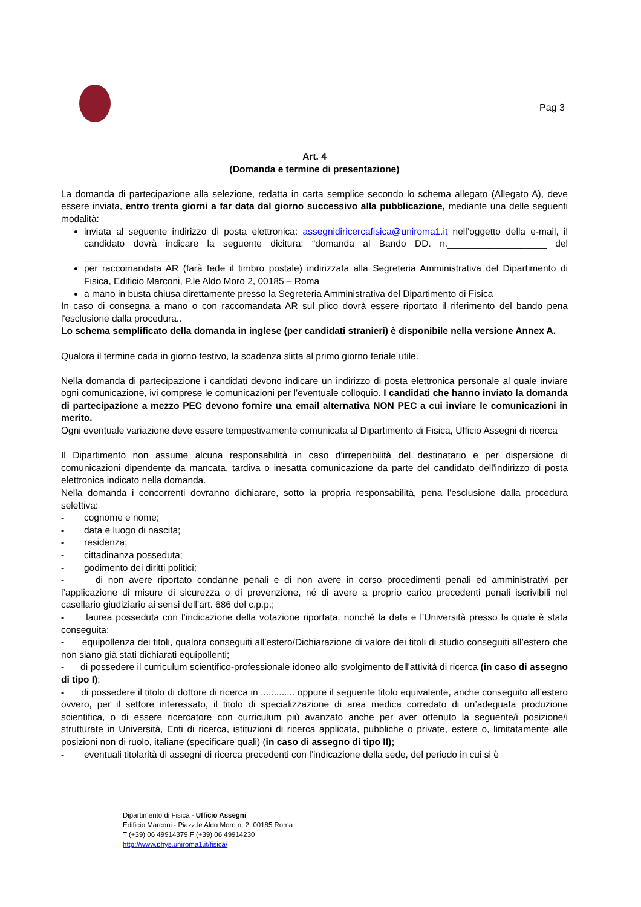Pag 3
Art. 4
(Domanda e termine di presentazione)
La domanda di partecipazione alla selezione, redatta in carta semplice secondo lo schema allegato (Allegato A), deve essere inviata, entro trenta giorni a far data dal giorno successivo alla pubblicazione, mediante una delle seguenti modalità:
inviata al seguente indirizzo di posta elettronica: assegnidiricercafisica@uniroma1.it nell’oggetto della e-mail, il candidato dovrà indicare la seguente dicitura: “domanda al Bando DD. n.___________________ del _________________
per raccomandata AR (farà fede il timbro postale) indirizzata alla Segreteria Amministrativa del Dipartimento di Fisica, Edificio Marconi, P.le Aldo Moro 2, 00185 – Roma
a mano in busta chiusa direttamente presso la Segreteria Amministrativa del Dipartimento di Fisica
In caso di consegna a mano o con raccomandata AR sul plico dovrà essere riportato il riferimento del bando pena l'esclusione dalla procedura..
Lo schema semplificato della domanda in inglese (per candidati stranieri) è disponibile nella versione Annex A.
Qualora il termine cada in giorno festivo, la scadenza slitta al primo giorno feriale utile.
Nella domanda di partecipazione i candidati devono indicare un indirizzo di posta elettronica personale al quale inviare ogni comunicazione, ivi comprese le comunicazioni per l’eventuale colloquio. I candidati che hanno inviato la domanda di partecipazione a mezzo PEC devono fornire una email alternativa NON PEC a cui inviare le comunicazioni in merito.
Ogni eventuale variazione deve essere tempestivamente comunicata al Dipartimento di Fisica, Ufficio Assegni di ricerca
Il Dipartimento non assume alcuna responsabilità in caso d’irreperibilità del destinatario e per dispersione di comunicazioni dipendente da mancata, tardiva o inesatta comunicazione da parte del candidato dell'indirizzo di posta elettronica indicato nella domanda.
Nella domanda i concorrenti dovranno dichiarare, sotto la propria responsabilità, pena l'esclusione dalla procedura selettiva:
- cognome e nome;
- data e luogo di nascita;
- residenza;
- cittadinanza posseduta;
- godimento dei diritti politici;
- di non avere riportato condanne penali e di non avere in corso procedimenti penali ed amministrativi per l’applicazione di misure di sicurezza o di prevenzione, né di avere a proprio carico precedenti penali iscrivibili nel casellario giudiziario ai sensi dell’art. 686 del c.p.p.;
- laurea posseduta con l’indicazione della votazione riportata, nonché la data e l’Università presso la quale è stata conseguita;
- equipollenza dei titoli, qualora conseguiti all’estero/Dichiarazione di valore dei titoli di studio conseguiti all’estero che non siano già stati dichiarati equipollenti;
- di possedere il curriculum scientifico-professionale idoneo allo svolgimento dell'attività di ricerca (in caso di assegno di tipo I);
- di possedere il titolo di dottore di ricerca in ............. oppure il seguente titolo equivalente, anche conseguito all’estero ovvero, per il settore interessato, il titolo di specializzazione di area medica corredato di un’adeguata produzione scientifica, o di essere ricercatore con curriculum più avanzato anche per aver ottenuto la seguente/i posizione/i strutturate in Università, Enti di ricerca, istituzioni di ricerca applicata, pubbliche o private, estere o, limitatamente alle posizioni non di ruolo, italiane (specificare quali) (in caso di assegno di tipo II);
- eventuali titolarità di assegni di ricerca precedenti con l’indicazione della sede, del periodo in cui si è
Dipartimento di Fisica - Ufficio Assegni
Edificio Marconi - Piazz.le Aldo Moro n. 2, 00185 Roma
T (+39) 06 49914379 F (+39) 06 49914230
http://www.phys.uniroma1.it/fisica/